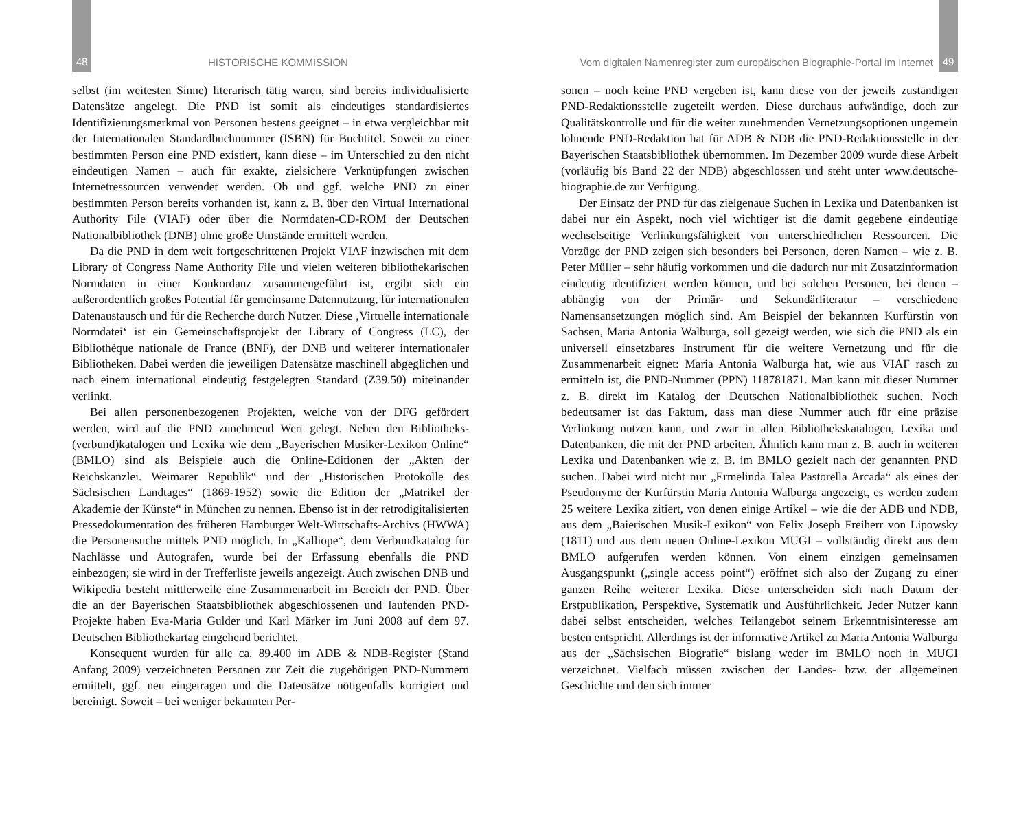48 HISTORISCHE KOMMISSION
selbst (im weitesten Sinne) literarisch tätig waren, sind bereits individualisierte Datensätze angelegt. Die PND ist somit als eindeutiges standardisiertes Identifizierungsmerkmal von Personen bestens geeignet – in etwa vergleichbar mit der Internationalen Standardbuchnummer (ISBN) für Buchtitel. Soweit zu einer bestimmten Person eine PND existiert, kann diese – im Unterschied zu den nicht eindeutigen Namen – auch für exakte, zielsichere Verknüpfungen zwischen Internetressourcen verwendet werden. Ob und ggf. welche PND zu einer bestimmten Person bereits vorhanden ist, kann z. B. über den Virtual International Authority File (VIAF) oder über die Normdaten-CD-ROM der Deutschen Nationalbibliothek (DNB) ohne große Umstände ermittelt werden.
Da die PND in dem weit fortgeschrittenen Projekt VIAF inzwischen mit dem Library of Congress Name Authority File und vielen weiteren bibliothekarischen Normdaten in einer Konkordanz zusammengeführt ist, ergibt sich ein außerordentlich großes Potential für gemeinsame Datennutzung, für internationalen Datenaustausch und für die Recherche durch Nutzer. Diese ‚Virtuelle internationale Normdatei‘ ist ein Gemeinschaftsprojekt der Library of Congress (LC), der Bibliothèque nationale de France (BNF), der DNB und weiterer internationaler Bibliotheken. Dabei werden die jeweiligen Datensätze maschinell abgeglichen und nach einem international eindeutig festgelegten Standard (Z39.50) miteinander verlinkt.
Bei allen personenbezogenen Projekten, welche von der DFG gefördert werden, wird auf die PND zunehmend Wert gelegt. Neben den Bibliotheks-(verbund)katalogen und Lexika wie dem „Bayerischen Musiker-Lexikon Online“ (BMLO) sind als Beispiele auch die Online-Editionen der „Akten der Reichskanzlei. Weimarer Republik“ und der „Historischen Protokolle des Sächsischen Landtages“ (1869-1952) sowie die Edition der „Matrikel der Akademie der Künste“ in München zu nennen. Ebenso ist in der retrodigitalisierten Pressedokumentation des früheren Hamburger Welt-Wirtschafts-Archivs (HWWA) die Personensuche mittels PND möglich. In „Kalliope“, dem Verbundkatalog für Nachlässe und Autografen, wurde bei der Erfassung ebenfalls die PND einbezogen; sie wird in der Trefferliste jeweils angezeigt. Auch zwischen DNB und Wikipedia besteht mittlerweile eine Zusammenarbeit im Bereich der PND. Über die an der Bayerischen Staatsbibliothek abgeschlossenen und laufenden PND-Projekte haben Eva-Maria Gulder und Karl Märker im Juni 2008 auf dem 97. Deutschen Bibliothekartag eingehend berichtet.
Konsequent wurden für alle ca. 89.400 im ADB & NDB-Register (Stand Anfang 2009) verzeichneten Personen zur Zeit die zugehörigen PND-Nummern ermittelt, ggf. neu eingetragen und die Datensätze nötigenfalls korrigiert und bereinigt. Soweit – bei weniger bekannten Per-
Vom digitalen Namenregister zum europäischen Biographie-Portal im Internet 49
sonen – noch keine PND vergeben ist, kann diese von der jeweils zuständigen PND-Redaktionsstelle zugeteilt werden. Diese durchaus aufwändige, doch zur Qualitätskontrolle und für die weiter zunehmenden Vernetzungsoptionen ungemein lohnende PND-Redaktion hat für ADB & NDB die PND-Redaktionsstelle in der Bayerischen Staatsbibliothek übernommen. Im Dezember 2009 wurde diese Arbeit (vorläufig bis Band 22 der NDB) abgeschlossen und steht unter www.deutsche-biographie.de zur Verfügung.
Der Einsatz der PND für das zielgenaue Suchen in Lexika und Datenbanken ist dabei nur ein Aspekt, noch viel wichtiger ist die damit gegebene eindeutige wechselseitige Verlinkungsfähigkeit von unterschiedlichen Ressourcen. Die Vorzüge der PND zeigen sich besonders bei Personen, deren Namen – wie z. B. Peter Müller – sehr häufig vorkommen und die dadurch nur mit Zusatzinformation eindeutig identifiziert werden können, und bei solchen Personen, bei denen – abhängig von der Primär- und Sekundärliteratur – verschiedene Namensansetzungen möglich sind. Am Beispiel der bekannten Kurfürstin von Sachsen, Maria Antonia Walburga, soll gezeigt werden, wie sich die PND als ein universell einsetzbares Instrument für die weitere Vernetzung und für die Zusammenarbeit eignet: Maria Antonia Walburga hat, wie aus VIAF rasch zu ermitteln ist, die PND-Nummer (PPN) 118781871. Man kann mit dieser Nummer z. B. direkt im Katalog der Deutschen Nationalbibliothek suchen. Noch bedeutsamer ist das Faktum, dass man diese Nummer auch für eine präzise Verlinkung nutzen kann, und zwar in allen Bibliothekskatalogen, Lexika und Datenbanken, die mit der PND arbeiten. Ähnlich kann man z. B. auch in weiteren Lexika und Datenbanken wie z. B. im BMLO gezielt nach der genannten PND suchen. Dabei wird nicht nur „Ermelinda Talea Pastorella Arcada“ als eines der Pseudonyme der Kurfürstin Maria Antonia Walburga angezeigt, es werden zudem 25 weitere Lexika zitiert, von denen einige Artikel – wie die der ADB und NDB, aus dem „Baierischen Musik-Lexikon“ von Felix Joseph Freiherr von Lipowsky (1811) und aus dem neuen Online-Lexikon MUGI – vollständig direkt aus dem BMLO aufgerufen werden können. Von einem einzigen gemeinsamen Ausgangspunkt („single access point“) eröffnet sich also der Zugang zu einer ganzen Reihe weiterer Lexika. Diese unterscheiden sich nach Datum der Erstpublikation, Perspektive, Systematik und Ausführlichkeit. Jeder Nutzer kann dabei selbst entscheiden, welches Teilangebot seinem Erkenntnisinteresse am besten entspricht. Allerdings ist der informative Artikel zu Maria Antonia Walburga aus der „Sächsischen Biografie“ bislang weder im BMLO noch in MUGI verzeichnet. Vielfach müssen zwischen der Landes- bzw. der allgemeinen Geschichte und den sich immer